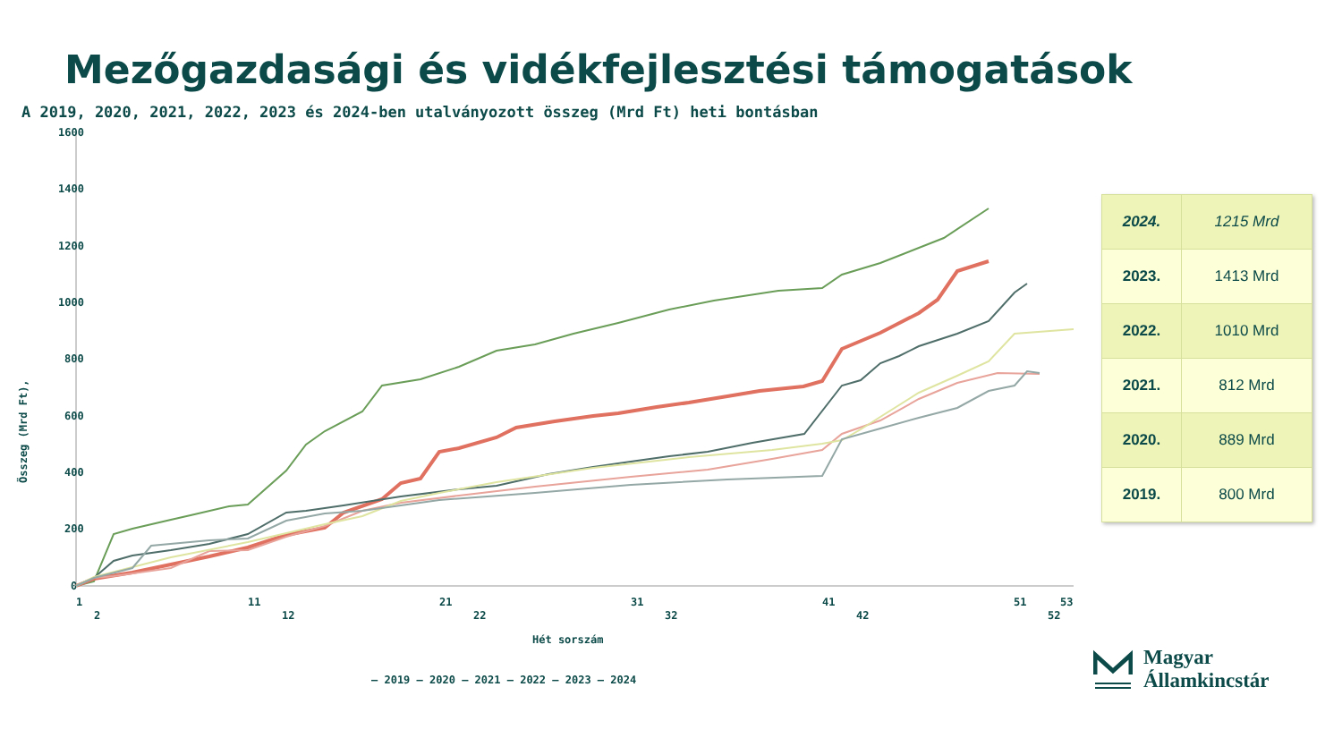Mezőgazdasági és vidékfejlesztési támogatások
A 2019, 2020, 2021, 2022, 2023 és 2024-ben utalványozott összeg (Mrd Ft) heti bontásban
1600
1400
1200
1000
800
600
400
200
0
Összeg (Mrd Ft),
1
11
21
31
41
51
53
2
12
22
32
42
52
Hét sorszám
— 2019 — 2020 — 2021 — 2022 — 2023 — 2024
| 2024. | 1215 Mrd |
| 2023. | 1413 Mrd |
| 2022. | 1010 Mrd |
| 2021. | 812 Mrd |
| 2020. | 889 Mrd |
| 2019. | 800 Mrd |
Magyar
Államkincstár